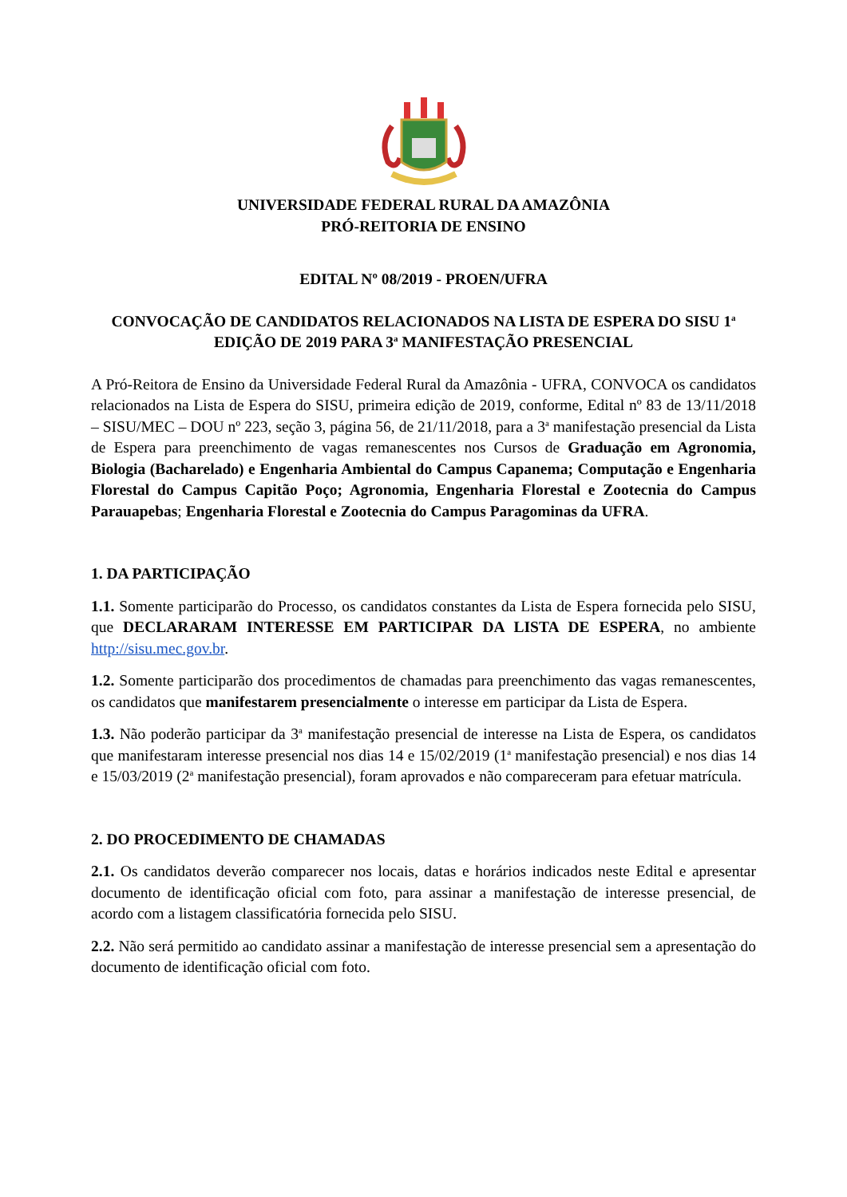UNIVERSIDADE FEDERAL RURAL DA AMAZÔNIA
PRÓ-REITORIA DE ENSINO
EDITAL Nº 08/2019 - PROEN/UFRA
CONVOCAÇÃO DE CANDIDATOS RELACIONADOS NA LISTA DE ESPERA DO SISU 1<sup>a</sup> EDIÇÃO DE 2019 PARA 3<sup>a</sup> MANIFESTAÇÃO PRESENCIAL
A Pró-Reitora de Ensino da Universidade Federal Rural da Amazônia - UFRA, CONVOCA os candidatos relacionados na Lista de Espera do SISU, primeira edição de 2019, conforme, Edital nº 83 de 13/11/2018 – SISU/MEC – DOU nº 223, seção 3, página 56, de 21/11/2018, para a 3<sup>a</sup> manifestação presencial da Lista de Espera para preenchimento de vagas remanescentes nos Cursos de Graduação em Agronomia, Biologia (Bacharelado) e Engenharia Ambiental do Campus Capanema; Computação e Engenharia Florestal do Campus Capitão Poço; Agronomia, Engenharia Florestal e Zootecnia do Campus Parauapebas; Engenharia Florestal e Zootecnia do Campus Paragominas da UFRA.
1. DA PARTICIPAÇÃO
1.1. Somente participarão do Processo, os candidatos constantes da Lista de Espera fornecida pelo SISU, que DECLARARAM INTERESSE EM PARTICIPAR DA LISTA DE ESPERA, no ambiente http://sisu.mec.gov.br.
1.2. Somente participarão dos procedimentos de chamadas para preenchimento das vagas remanescentes, os candidatos que manifestarem presencialmente o interesse em participar da Lista de Espera.
1.3. Não poderão participar da 3<sup>a</sup> manifestação presencial de interesse na Lista de Espera, os candidatos que manifestaram interesse presencial nos dias 14 e 15/02/2019 (1<sup>a</sup> manifestação presencial) e nos dias 14 e 15/03/2019 (2<sup>a</sup> manifestação presencial), foram aprovados e não compareceram para efetuar matrícula.
2. DO PROCEDIMENTO DE CHAMADAS
2.1. Os candidatos deverão comparecer nos locais, datas e horários indicados neste Edital e apresentar documento de identificação oficial com foto, para assinar a manifestação de interesse presencial, de acordo com a listagem classificatória fornecida pelo SISU.
2.2. Não será permitido ao candidato assinar a manifestação de interesse presencial sem a apresentação do documento de identificação oficial com foto.